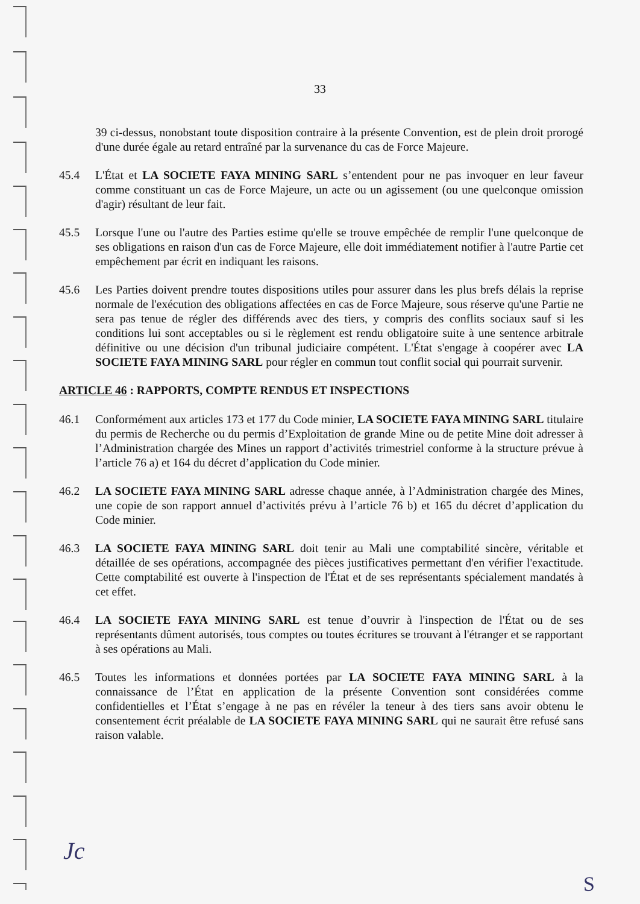33
39 ci-dessus, nonobstant toute disposition contraire à la présente Convention, est de plein droit prorogé d'une durée égale au retard entraîné par la survenance du cas de Force Majeure.
45.4 L'État et LA SOCIETE FAYA MINING SARL s’entendent pour ne pas invoquer en leur faveur comme constituant un cas de Force Majeure, un acte ou un agissement (ou une quelconque omission d'agir) résultant de leur fait.
45.5 Lorsque l'une ou l'autre des Parties estime qu'elle se trouve empêchée de remplir l'une quelconque de ses obligations en raison d'un cas de Force Majeure, elle doit immédiatement notifier à l'autre Partie cet empêchement par écrit en indiquant les raisons.
45.6 Les Parties doivent prendre toutes dispositions utiles pour assurer dans les plus brefs délais la reprise normale de l'exécution des obligations affectées en cas de Force Majeure, sous réserve qu'une Partie ne sera pas tenue de régler des différends avec des tiers, y compris des conflits sociaux sauf si les conditions lui sont acceptables ou si le règlement est rendu obligatoire suite à une sentence arbitrale définitive ou une décision d'un tribunal judiciaire compétent. L'État s'engage à coopérer avec LA SOCIETE FAYA MINING SARL pour régler en commun tout conflit social qui pourrait survenir.
ARTICLE 46 : RAPPORTS, COMPTE RENDUS ET INSPECTIONS
46.1 Conformément aux articles 173 et 177 du Code minier, LA SOCIETE FAYA MINING SARL titulaire du permis de Recherche ou du permis d’Exploitation de grande Mine ou de petite Mine doit adresser à l’Administration chargée des Mines un rapport d’activités trimestriel conforme à la structure prévue à l’article 76 a) et 164 du décret d’application du Code minier.
46.2 LA SOCIETE FAYA MINING SARL adresse chaque année, à l’Administration chargée des Mines, une copie de son rapport annuel d’activités prévu à l’article 76 b) et 165 du décret d’application du Code minier.
46.3 LA SOCIETE FAYA MINING SARL doit tenir au Mali une comptabilité sincère, véritable et détaillée de ses opérations, accompagnée des pièces justificatives permettant d'en vérifier l'exactitude. Cette comptabilité est ouverte à l'inspection de l'État et de ses représentants spécialement mandatés à cet effet.
46.4 LA SOCIETE FAYA MINING SARL est tenue d’ouvrir à l'inspection de l'État ou de ses représentants dûment autorisés, tous comptes ou toutes écritures se trouvant à l'étranger et se rapportant à ses opérations au Mali.
46.5 Toutes les informations et données portées par LA SOCIETE FAYA MINING SARL à la connaissance de l’État en application de la présente Convention sont considérées comme confidentielles et l’État s’engage à ne pas en révéler la teneur à des tiers sans avoir obtenu le consentement écrit préalable de LA SOCIETE FAYA MINING SARL qui ne saurait être refusé sans raison valable.
Jc
S